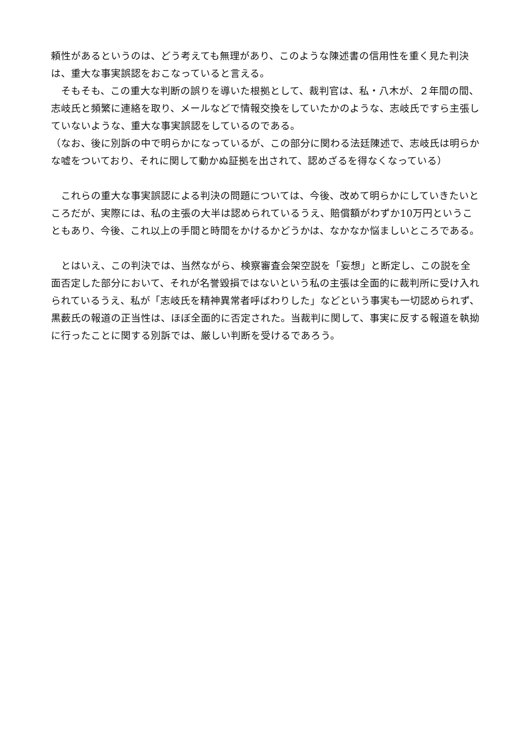頼性があるというのは、どう考えても無理があり、このような陳述書の信用性を重く見た判決は、重大な事実誤認をおこなっていると言える。
　そもそも、この重大な判断の誤りを導いた根拠として、裁判官は、私・八木が、２年間の間、志岐氏と頻繁に連絡を取り、メールなどで情報交換をしていたかのような、志岐氏ですら主張していないような、重大な事実誤認をしているのである。
（なお、後に別訴の中で明らかになっているが、この部分に関わる法廷陳述で、志岐氏は明らかな嘘をついており、それに関して動かぬ証拠を出されて、認めざるを得なくなっている）
　これらの重大な事実誤認による判決の問題については、今後、改めて明らかにしていきたいところだが、実際には、私の主張の大半は認められているうえ、賠償額がわずか10万円ということもあり、今後、これ以上の手間と時間をかけるかどうかは、なかなか悩ましいところである。
　とはいえ、この判決では、当然ながら、検察審査会架空説を「妄想」と断定し、この説を全面否定した部分において、それが名誉毀損ではないという私の主張は全面的に裁判所に受け入れられているうえ、私が「志岐氏を精神異常者呼ばわりした」などという事実も一切認められず、黒薮氏の報道の正当性は、ほぼ全面的に否定された。当裁判に関して、事実に反する報道を執拗に行ったことに関する別訴では、厳しい判断を受けるであろう。